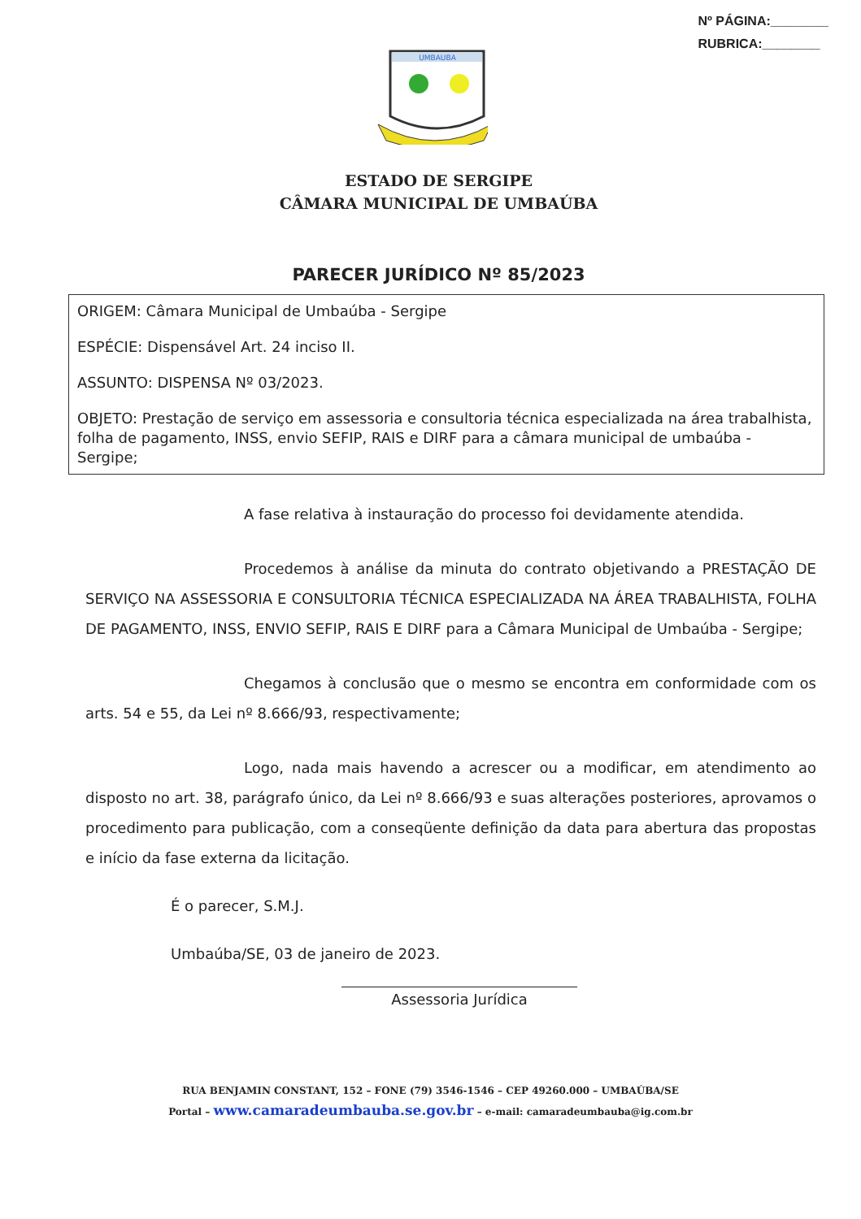Nº PÁGINA:________
RUBRICA:________
UMBAUBA
ESTADO DE SERGIPE
CÂMARA MUNICIPAL DE UMBAÚBA
PARECER JURÍDICO Nº 85/2023
ORIGEM: Câmara Municipal de Umbaúba - Sergipe
ESPÉCIE: Dispensável Art. 24 inciso II.
ASSUNTO: DISPENSA Nº 03/2023.
OBJETO: Prestação de serviço em assessoria e consultoria técnica especializada na área trabalhista, folha de pagamento, INSS, envio SEFIP, RAIS e DIRF para a câmara municipal de umbaúba - Sergipe;
A fase relativa à instauração do processo foi devidamente atendida.
Procedemos à análise da minuta do contrato objetivando a PRESTAÇÃO DE SERVIÇO NA ASSESSORIA E CONSULTORIA TÉCNICA ESPECIALIZADA NA ÁREA TRABALHISTA, FOLHA DE PAGAMENTO, INSS, ENVIO SEFIP, RAIS E DIRF para a Câmara Municipal de Umbaúba - Sergipe;
Chegamos à conclusão que o mesmo se encontra em conformidade com os arts. 54 e 55, da Lei nº 8.666/93, respectivamente;
Logo, nada mais havendo a acrescer ou a modificar, em atendimento ao disposto no art. 38, parágrafo único, da Lei nº 8.666/93 e suas alterações posteriores, aprovamos o procedimento para publicação, com a conseqüente definição da data para abertura das propostas e início da fase externa da licitação.
É o parecer, S.M.J.
Umbaúba/SE, 03 de janeiro de 2023.
Assessoria Jurídica
RUA BENJAMIN CONSTANT, 152 – FONE (79) 3546-1546 – CEP 49260.000 – UMBAÚBA/SE
Portal – www.camaradeumbauba.se.gov.br – e-mail: camaradeumbauba@ig.com.br